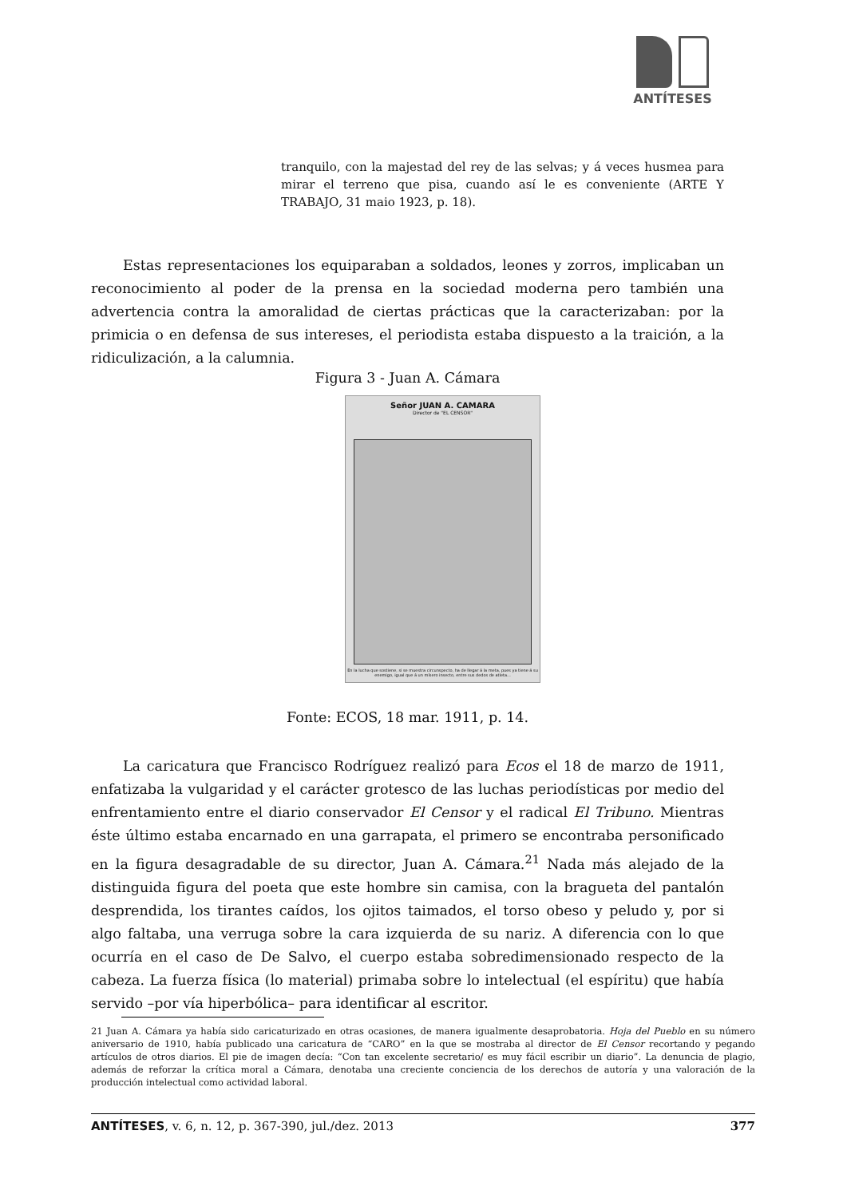ANTÍTESES
tranquilo, con la majestad del rey de las selvas; y á veces husmea para mirar el terreno que pisa, cuando así le es conveniente (ARTE Y TRABAJO, 31 maio 1923, p. 18).
Estas representaciones los equiparaban a soldados, leones y zorros, implicaban un reconocimiento al poder de la prensa en la sociedad moderna pero también una advertencia contra la amoralidad de ciertas prácticas que la caracterizaban: por la primicia o en defensa de sus intereses, el periodista estaba dispuesto a la traición, a la ridiculización, a la calumnia.
Figura 3 - Juan A. Cámara
Señor JUAN A. CAMARA
Director de "EL CENSOR"
En la lucha que sostiene, si se muestra circunspecto, ha de llegar á la meta, pues ya tiene á su enemigo, igual que á un mísero insecto, entre sus dedos de atleta...
Fonte: ECOS, 18 mar. 1911, p. 14.
La caricatura que Francisco Rodríguez realizó para Ecos el 18 de marzo de 1911, enfatizaba la vulgaridad y el carácter grotesco de las luchas periodísticas por medio del enfrentamiento entre el diario conservador El Censor y el radical El Tribuno. Mientras éste último estaba encarnado en una garrapata, el primero se encontraba personificado en la figura desagradable de su director, Juan A. Cámara.<sup>21</sup> Nada más alejado de la distinguida figura del poeta que este hombre sin camisa, con la bragueta del pantalón desprendida, los tirantes caídos, los ojitos taimados, el torso obeso y peludo y, por si algo faltaba, una verruga sobre la cara izquierda de su nariz. A diferencia con lo que ocurría en el caso de De Salvo, el cuerpo estaba sobredimensionado respecto de la cabeza. La fuerza física (lo material) primaba sobre lo intelectual (el espíritu) que había servido –por vía hiperbólica– para identificar al escritor.
21 Juan A. Cámara ya había sido caricaturizado en otras ocasiones, de manera igualmente desaprobatoria. Hoja del Pueblo en su número aniversario de 1910, había publicado una caricatura de “CARO” en la que se mostraba al director de El Censor recortando y pegando artículos de otros diarios. El pie de imagen decía: “Con tan excelente secretario/ es muy fácil escribir un diario”. La denuncia de plagio, además de reforzar la crítica moral a Cámara, denotaba una creciente conciencia de los derechos de autoría y una valoración de la producción intelectual como actividad laboral.
ANTÍTESES, v. 6, n. 12, p. 367-390, jul./dez. 2013 377